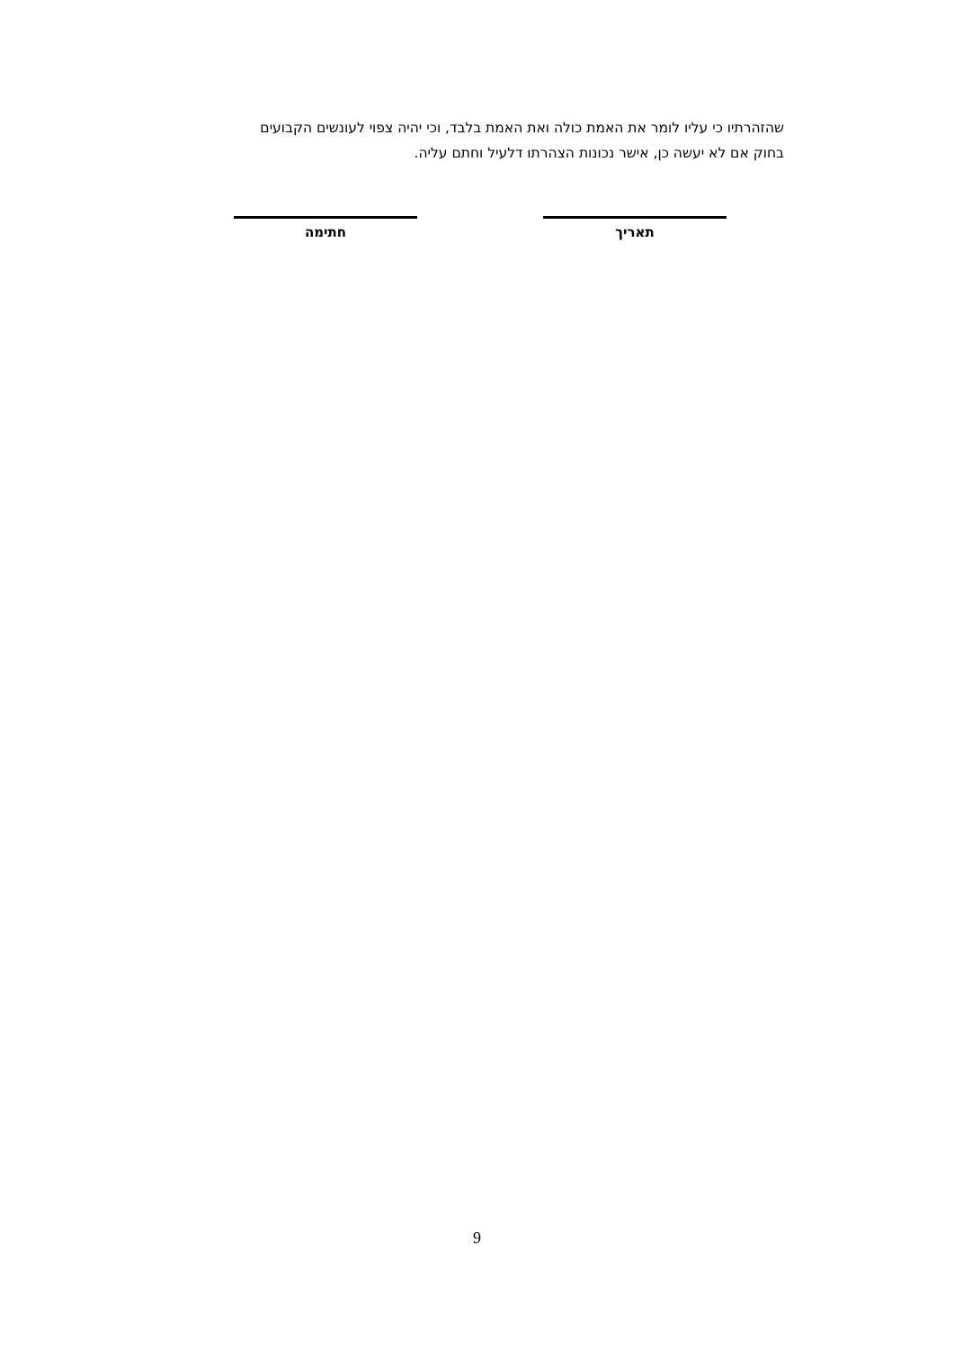שהזהרתיו כי עליו לומר את האמת כולה ואת האמת בלבד, וכי יהיה צפוי לעונשים הקבועים
בחוק אם לא יעשה כן, אישר נכונות הצהרתו דלעיל וחתם עליה.
תאריך
חתימה
9